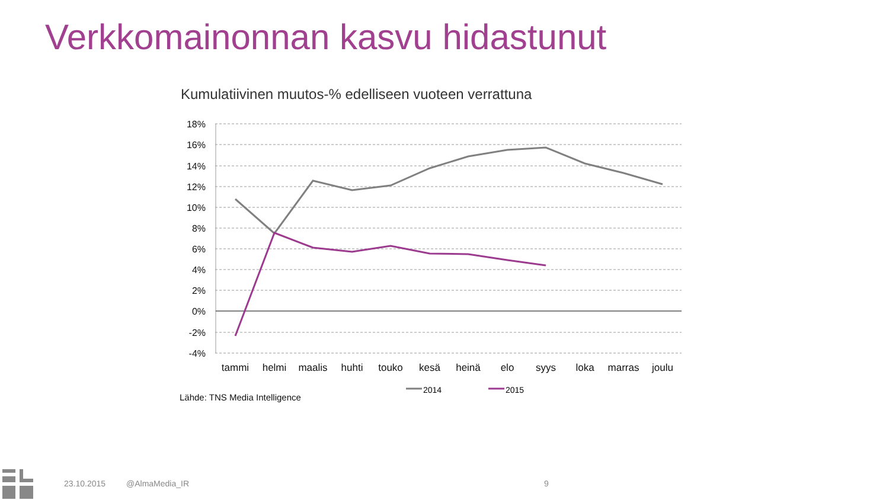Verkkomainonnan kasvu hidastunut
Kumulatiivinen muutos-% edelliseen vuoteen verrattuna
18%
16%
14%
12%
10%
8%
6%
4%
2%
0%
-2%
-4%
tammi
helmi
maalis
huhti
touko
kesä
heinä
elo
syys
loka
marras
joulu
2014
2015
Lähde: TNS Media Intelligence
23.10.2015 @AlmaMedia_IR 9